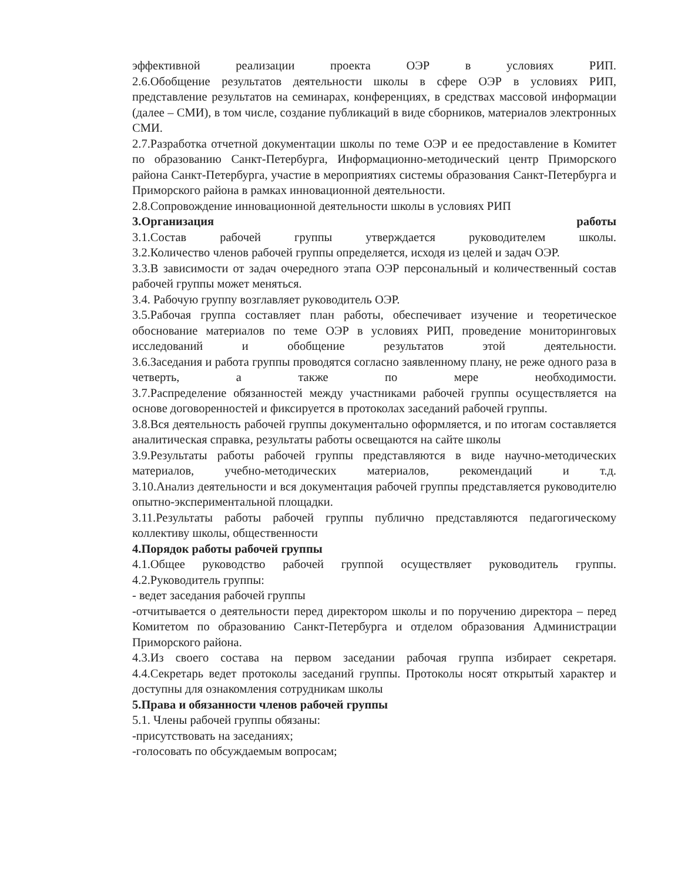эффективной реализации проекта ОЭР в условиях РИП.
2.6.Обобщение результатов деятельности школы в сфере ОЭР в условиях РИП, представление результатов на семинарах, конференциях, в средствах массовой информации (далее – СМИ), в том числе, создание публикаций в виде сборников, материалов электронных СМИ.
2.7.Разработка отчетной документации школы по теме ОЭР и ее предоставление в Комитет по образованию Санкт-Петербурга, Информационно-методический центр Приморского района Санкт-Петербурга, участие в мероприятиях системы образования Санкт-Петербурга и Приморского района в рамках инновационной деятельности.
2.8.Сопровождение инновационной деятельности школы в условиях РИП
3.Организация работы
3.1.Состав рабочей группы утверждается руководителем школы.
3.2.Количество членов рабочей группы определяется, исходя из целей и задач ОЭР.
3.3.В зависимости от задач очередного этапа ОЭР персональный и количественный состав рабочей группы может меняться.
3.4. Рабочую группу возглавляет руководитель ОЭР.
3.5.Рабочая группа составляет план работы, обеспечивает изучение и теоретическое обоснование материалов по теме ОЭР в условиях РИП, проведение мониторинговых исследований и обобщение результатов этой деятельности.
3.6.Заседания и работа группы проводятся согласно заявленному плану, не реже одного раза в четверть, а также по мере необходимости.
3.7.Распределение обязанностей между участниками рабочей группы осуществляется на основе договоренностей и фиксируется в протоколах заседаний рабочей группы.
3.8.Вся деятельность рабочей группы документально оформляется, и по итогам составляется аналитическая справка, результаты работы освещаются на сайте школы
3.9.Результаты работы рабочей группы представляются в виде научно-методических материалов, учебно-методических материалов, рекомендаций и т.д.
3.10.Анализ деятельности и вся документация рабочей группы представляется руководителю опытно-экспериментальной площадки.
3.11.Результаты работы рабочей группы публично представляются педагогическому коллективу школы, общественности
4.Порядок работы рабочей группы
4.1.Общее руководство рабочей группой осуществляет руководитель группы.
4.2.Руководитель группы:
- ведет заседания рабочей группы
-отчитывается о деятельности перед директором школы и по поручению директора – перед Комитетом по образованию Санкт-Петербурга и отделом образования Администрации Приморского района.
4.3.Из своего состава на первом заседании рабочая группа избирает секретаря.
4.4.Секретарь ведет протоколы заседаний группы. Протоколы носят открытый характер и доступны для ознакомления сотрудникам школы
5.Права и обязанности членов рабочей группы
5.1. Члены рабочей группы обязаны:
-присутствовать на заседаниях;
-голосовать по обсуждаемым вопросам;